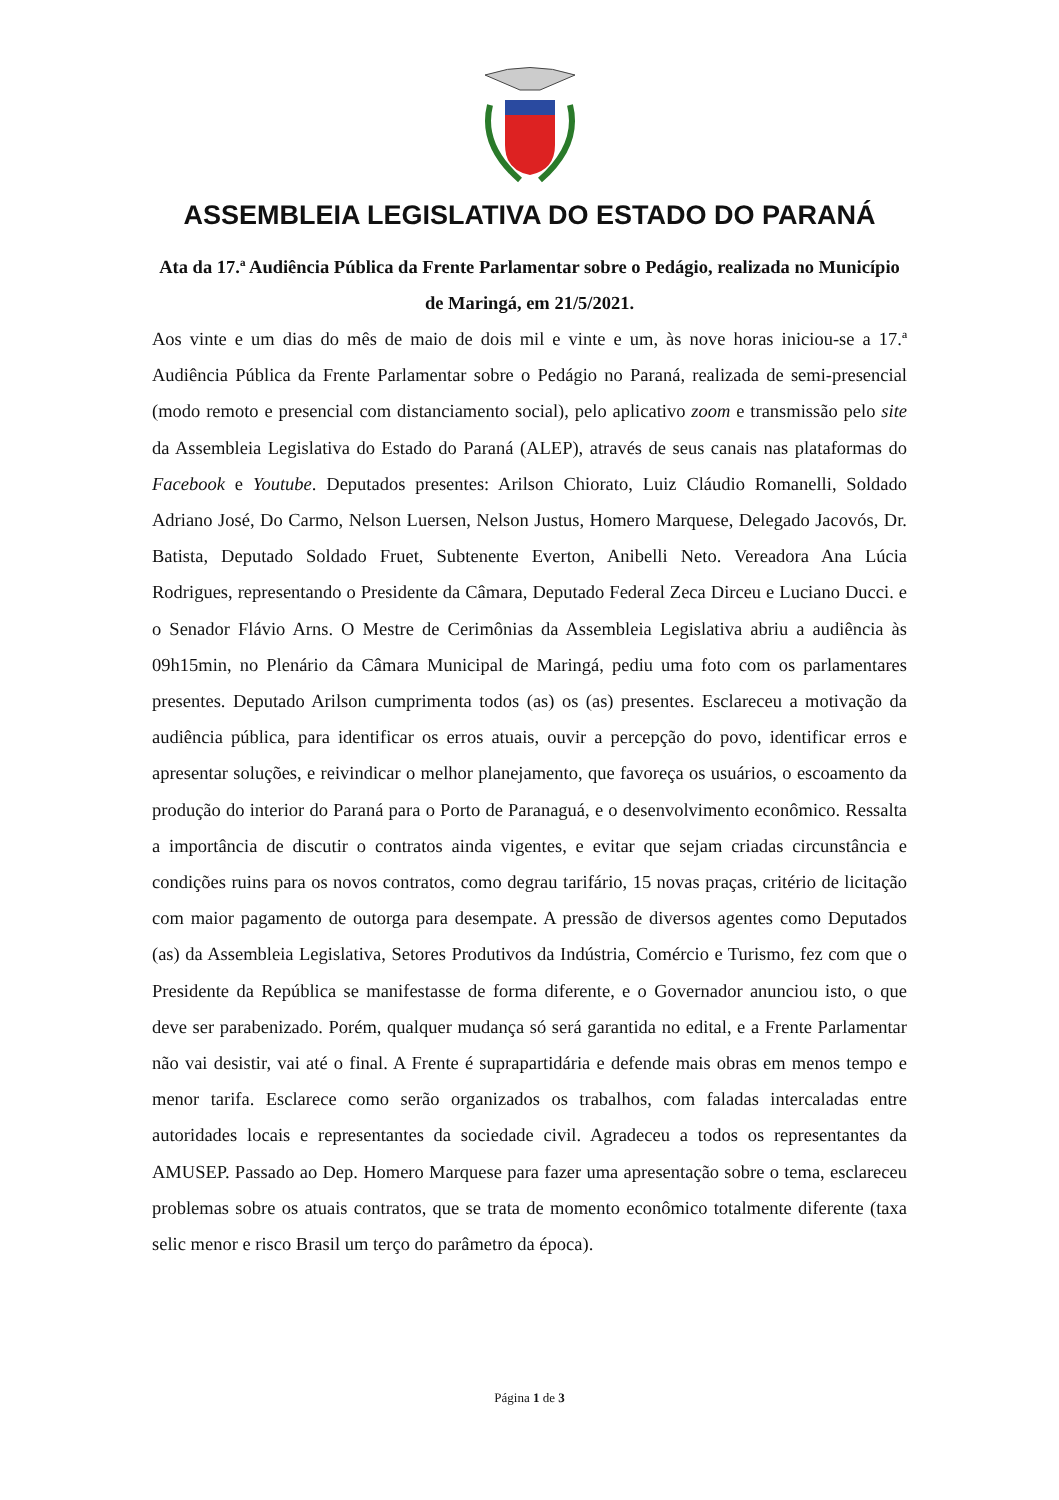ASSEMBLEIA LEGISLATIVA DO ESTADO DO PARANÁ
Ata da 17.ª Audiência Pública da Frente Parlamentar sobre o Pedágio, realizada no Município de Maringá, em 21/5/2021.
Aos vinte e um dias do mês de maio de dois mil e vinte e um, às nove horas iniciou-se a 17.ª Audiência Pública da Frente Parlamentar sobre o Pedágio no Paraná, realizada de semi-presencial (modo remoto e presencial com distanciamento social), pelo aplicativo zoom e transmissão pelo site da Assembleia Legislativa do Estado do Paraná (ALEP), através de seus canais nas plataformas do Facebook e Youtube. Deputados presentes: Arilson Chiorato, Luiz Cláudio Romanelli, Soldado Adriano José, Do Carmo, Nelson Luersen, Nelson Justus, Homero Marquese, Delegado Jacovós, Dr. Batista, Deputado Soldado Fruet, Subtenente Everton, Anibelli Neto. Vereadora Ana Lúcia Rodrigues, representando o Presidente da Câmara, Deputado Federal Zeca Dirceu e Luciano Ducci. e o Senador Flávio Arns. O Mestre de Cerimônias da Assembleia Legislativa abriu a audiência às 09h15min, no Plenário da Câmara Municipal de Maringá, pediu uma foto com os parlamentares presentes. Deputado Arilson cumprimenta todos (as) os (as) presentes. Esclareceu a motivação da audiência pública, para identificar os erros atuais, ouvir a percepção do povo, identificar erros e apresentar soluções, e reivindicar o melhor planejamento, que favoreça os usuários, o escoamento da produção do interior do Paraná para o Porto de Paranaguá, e o desenvolvimento econômico. Ressalta a importância de discutir o contratos ainda vigentes, e evitar que sejam criadas circunstância e condições ruins para os novos contratos, como degrau tarifário, 15 novas praças, critério de licitação com maior pagamento de outorga para desempate. A pressão de diversos agentes como Deputados (as) da Assembleia Legislativa, Setores Produtivos da Indústria, Comércio e Turismo, fez com que o Presidente da República se manifestasse de forma diferente, e o Governador anunciou isto, o que deve ser parabenizado. Porém, qualquer mudança só será garantida no edital, e a Frente Parlamentar não vai desistir, vai até o final. A Frente é suprapartidária e defende mais obras em menos tempo e menor tarifa. Esclarece como serão organizados os trabalhos, com faladas intercaladas entre autoridades locais e representantes da sociedade civil. Agradeceu a todos os representantes da AMUSEP. Passado ao Dep. Homero Marquese para fazer uma apresentação sobre o tema, esclareceu problemas sobre os atuais contratos, que se trata de momento econômico totalmente diferente (taxa selic menor e risco Brasil um terço do parâmetro da época).
Página 1 de 3